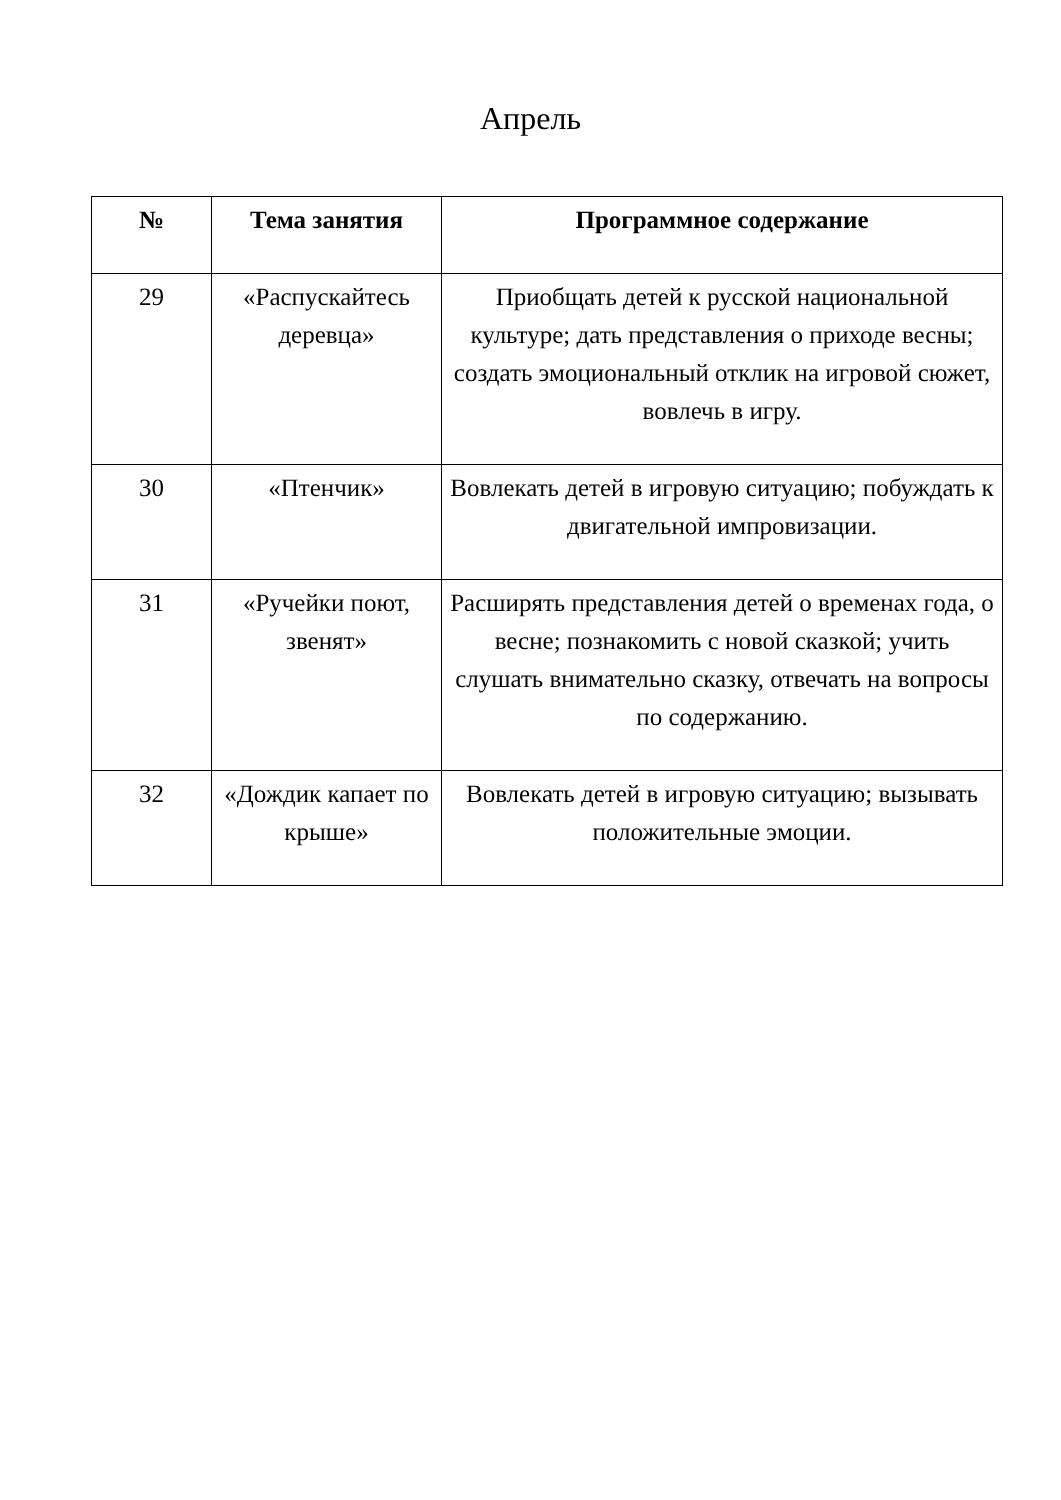Апрель
| № | Тема занятия | Программное содержание |
| --- | --- | --- |
| 29 | «Распускайтесь деревца» | Приобщать детей к русской национальной культуре; дать представления о приходе весны; создать эмоциональный отклик на игровой сюжет, вовлечь в игру. |
| 30 | «Птенчик» | Вовлекать детей в игровую ситуацию; побуждать к двигательной импровизации. |
| 31 | «Ручейки поют, звенят» | Расширять представления детей о временах года, о весне; познакомить с новой сказкой; учить слушать внимательно сказку, отвечать на вопросы по содержанию. |
| 32 | «Дождик капает по крыше» | Вовлекать детей в игровую ситуацию; вызывать положительные эмоции. |